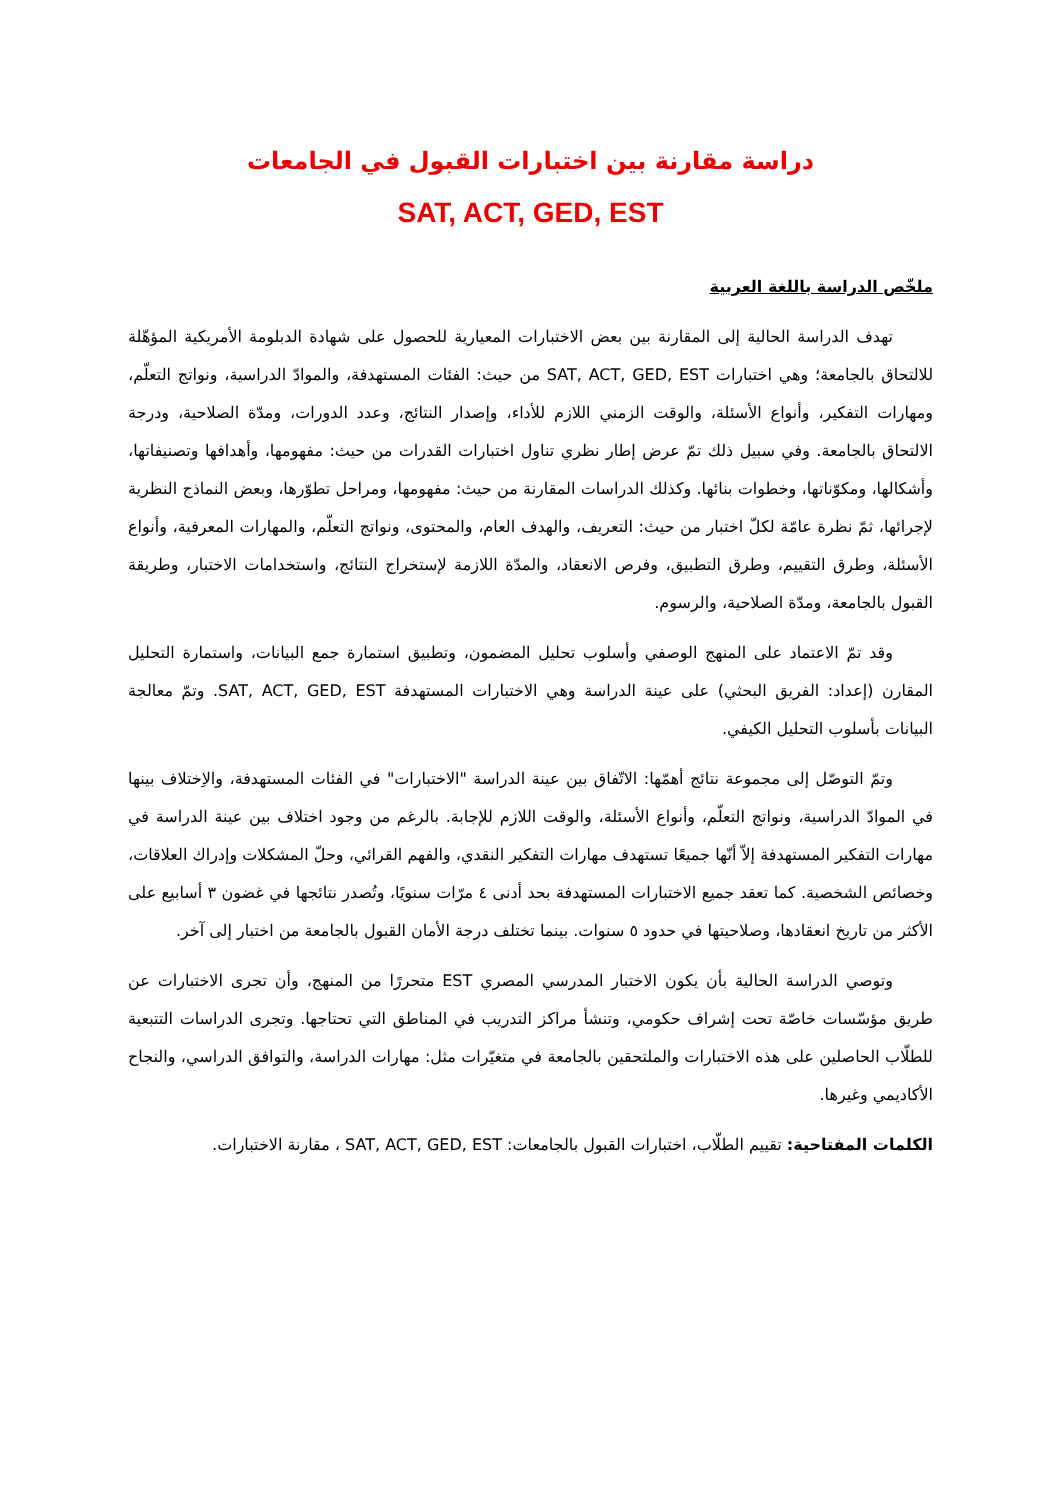دراسة مقارنة بين اختبارات القبول في الجامعات
SAT, ACT, GED, EST
ملخّص الدراسة باللغة العربية
تهدف الدراسة الحالية إلى المقارنة بين بعض الاختبارات المعيارية للحصول على شهادة الدبلومة الأمريكية المؤهّلة للالتحاق بالجامعة؛ وهي اختبارات SAT, ACT, GED, EST من حيث: الفئات المستهدفة، والموادّ الدراسية، ونواتج التعلّم، ومهارات التفكير، وأنواع الأسئلة، والوقت الزمني اللازم للأداء، وإصدار النتائج، وعدد الدورات، ومدّة الصلاحية، ودرجة الالتحاق بالجامعة. وفي سبيل ذلك تمّ عرض إطار نظري تناول اختبارات القدرات من حيث: مفهومها، وأهدافها وتصنيفاتها، وأشكالها، ومكوّناتها، وخطوات بنائها. وكذلك الدراسات المقارنة من حيث: مفهومها، ومراحل تطوّرها، وبعض النماذج النظرية لإجرائها، ثمّ نظرة عامّة لكلّ اختبار من حيث: التعريف، والهدف العام، والمحتوى، ونواتج التعلّم، والمهارات المعرفية، وأنواع الأسئلة، وطرق التقييم، وطرق التطبيق، وفرص الانعقاد، والمدّة اللازمة لإستخراج النتائج، واستخدامات الاختبار، وطريقة القبول بالجامعة، ومدّة الصلاحية، والرسوم.
وقد تمّ الاعتماد على المنهج الوصفي وأسلوب تحليل المضمون، وتطبيق استمارة جمع البيانات، واستمارة التحليل المقارن (إعداد: الفريق البحثي) على عينة الدراسة وهي الاختبارات المستهدفة SAT, ACT, GED, EST. وتمّ معالجة البيانات بأسلوب التحليل الكيفي.
وتمّ التوصّل إلى مجموعة نتائج أهمّها: الاتّفاق بين عينة الدراسة "الاختبارات" في الفئات المستهدفة، والاِختلاف بينها في الموادّ الدراسية، ونواتج التعلّم، وأنواع الأسئلة، والوقت اللازم للإجابة. بالرغم من وجود اختلاف بين عينة الدراسة في مهارات التفكير المستهدفة إلاّ أنّها جميعًا تستهدف مهارات التفكير النقدي، والفهم القرائي، وحلّ المشكلات وإدراك العلاقات، وخصائص الشخصية. كما تعقد جميع الاختبارات المستهدفة بحد أدنى ٤ مرّات سنويًا، وتُصدر نتائجها في غضون ٣ أسابيع على الأكثر من تاريخ انعقادها، وصلاحيتها في حدود ٥ سنوات. بينما تختلف درجة الأمان القبول بالجامعة من اختبار إلى آخر.
وتوصي الدراسة الحالية بأن يكون الاختبار المدرسي المصري EST متحررًا من المنهج، وأن تجرى الاختبارات عن طريق مؤسّسات خاصّة تحت إشراف حكومي، وتنشأ مراكز التدريب في المناطق التي تحتاجها. وتجرى الدراسات التتبعية للطلّاب الحاصلين على هذه الاختبارات والملتحقين بالجامعة في متغيّرات مثل: مهارات الدراسة، والتوافق الدراسي، والنجاح الأكاديمي وغيرها.
الكلمات المفتاحية: تقييم الطلّاب، اختبارات القبول بالجامعات: SAT, ACT, GED, EST ، مقارنة الاختبارات.